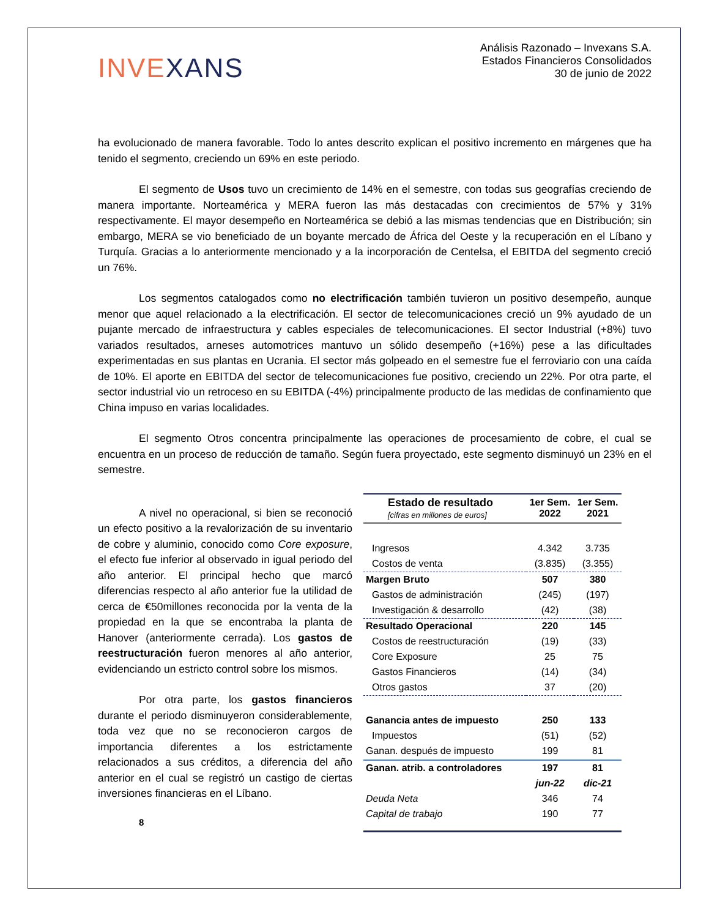INVEXANS
Análisis Razonado – Invexans S.A.
Estados Financieros Consolidados
30 de junio de 2022
ha evolucionado de manera favorable. Todo lo antes descrito explican el positivo incremento en márgenes que ha tenido el segmento, creciendo un 69% en este periodo.
El segmento de Usos tuvo un crecimiento de 14% en el semestre, con todas sus geografías creciendo de manera importante. Norteamérica y MERA fueron las más destacadas con crecimientos de 57% y 31% respectivamente. El mayor desempeño en Norteamérica se debió a las mismas tendencias que en Distribución; sin embargo, MERA se vio beneficiado de un boyante mercado de África del Oeste y la recuperación en el Líbano y Turquía. Gracias a lo anteriormente mencionado y a la incorporación de Centelsa, el EBITDA del segmento creció un 76%.
Los segmentos catalogados como no electrificación también tuvieron un positivo desempeño, aunque menor que aquel relacionado a la electrificación. El sector de telecomunicaciones creció un 9% ayudado de un pujante mercado de infraestructura y cables especiales de telecomunicaciones. El sector Industrial (+8%) tuvo variados resultados, arneses automotrices mantuvo un sólido desempeño (+16%) pese a las dificultades experimentadas en sus plantas en Ucrania. El sector más golpeado en el semestre fue el ferroviario con una caída de 10%. El aporte en EBITDA del sector de telecomunicaciones fue positivo, creciendo un 22%. Por otra parte, el sector industrial vio un retroceso en su EBITDA (-4%) principalmente producto de las medidas de confinamiento que China impuso en varias localidades.
El segmento Otros concentra principalmente las operaciones de procesamiento de cobre, el cual se encuentra en un proceso de reducción de tamaño. Según fuera proyectado, este segmento disminuyó un 23% en el semestre.
A nivel no operacional, si bien se reconoció un efecto positivo a la revalorización de su inventario de cobre y aluminio, conocido como Core exposure, el efecto fue inferior al observado in igual periodo del año anterior. El principal hecho que marcó diferencias respecto al año anterior fue la utilidad de cerca de €50millones reconocida por la venta de la propiedad en la que se encontraba la planta de Hanover (anteriormente cerrada). Los gastos de reestructuración fueron menores al año anterior, evidenciando un estricto control sobre los mismos.
Por otra parte, los gastos financieros durante el periodo disminuyeron considerablemente, toda vez que no se reconocieron cargos de importancia diferentes a los estrictamente relacionados a sus créditos, a diferencia del año anterior en el cual se registró un castigo de ciertas inversiones financieras en el Líbano.
8
| Estado de resultado [cifras en millones de euros] | 1er Sem. 2022 | 1er Sem. 2021 |
| Ingresos | 4.342 | 3.735 |
| Costos de venta | (3.835) | (3.355) |
| Margen Bruto | 507 | 380 |
| Gastos de administración | (245) | (197) |
| Investigación & desarrollo | (42) | (38) |
| Resultado Operacional | 220 | 145 |
| Costos de reestructuración | (19) | (33) |
| Core Exposure | 25 | 75 |
| Gastos Financieros | (14) | (34) |
| Otros gastos | 37 | (20) |
| Ganancia antes de impuesto | 250 | 133 |
| Impuestos | (51) | (52) |
| Ganan. después de impuesto | 199 | 81 |
| Ganan. atrib. a controladores | 197 | 81 |
| | jun-22 | dic-21 |
| Deuda Neta | 346 | 74 |
| Capital de trabajo | 190 | 77 |